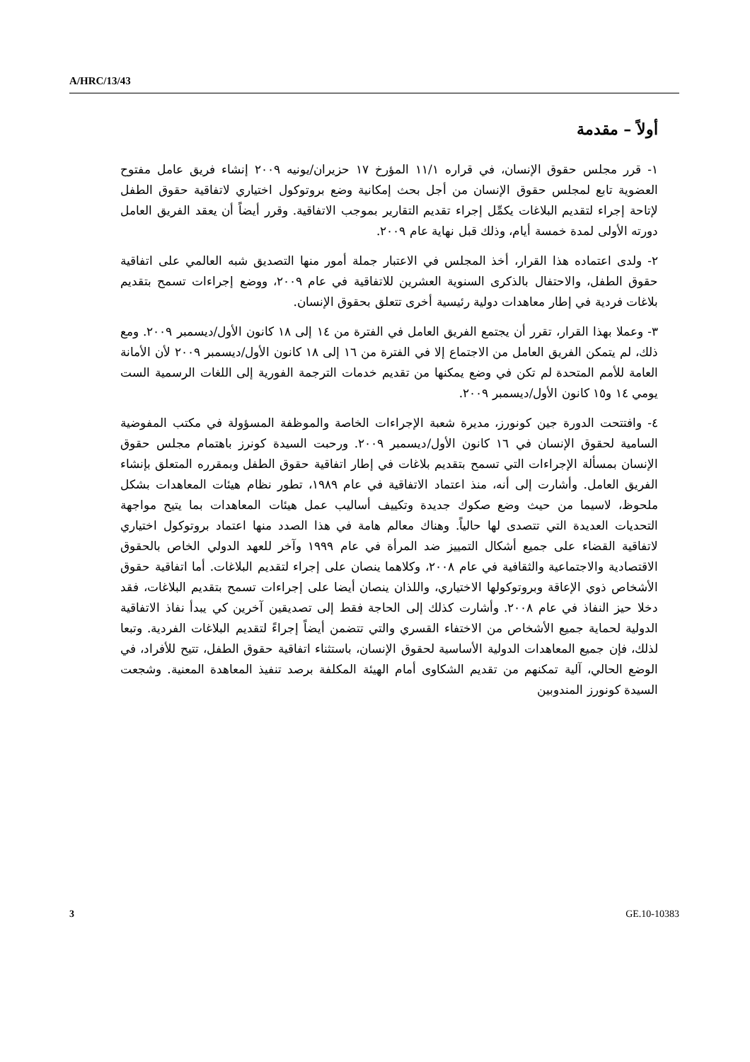A/HRC/13/43
أولاً – مقدمة
١- قرر مجلس حقوق الإنسان، في قراره ١١/١ المؤرخ ١٧ حزيران/يونيه ٢٠٠٩ إنشاء فريق عامل مفتوح العضوية تابع لمجلس حقوق الإنسان من أجل بحث إمكانية وضع بروتوكول اختياري لاتفاقية حقوق الطفل لإتاحة إجراء لتقديم البلاغات يكمِّل إجراء تقديم التقارير بموجب الاتفاقية. وقرر أيضاً أن يعقد الفريق العامل دورته الأولى لمدة خمسة أيام، وذلك قبل نهاية عام ٢٠٠٩.
٢- ولدى اعتماده هذا القرار، أخذ المجلس في الاعتبار جملة أمور منها التصديق شبه العالمي على اتفاقية حقوق الطفل، والاحتفال بالذكرى السنوية العشرين للاتفاقية في عام ٢٠٠٩، ووضع إجراءات تسمح بتقديم بلاغات فردية في إطار معاهدات دولية رئيسية أخرى تتعلق بحقوق الإنسان.
٣- وعملا بهذا القرار، تقرر أن يجتمع الفريق العامل في الفترة من ١٤ إلى ١٨ كانون الأول/ديسمبر ٢٠٠٩. ومع ذلك، لم يتمكن الفريق العامل من الاجتماع إلا في الفترة من ١٦ إلى ١٨ كانون الأول/ديسمبر ٢٠٠٩ لأن الأمانة العامة للأمم المتحدة لم تكن في وضع يمكنها من تقديم خدمات الترجمة الفورية إلى اللغات الرسمية الست يومي ١٤ و١٥ كانون الأول/ديسمبر ٢٠٠٩.
٤- وافتتحت الدورة جين كونورز، مديرة شعبة الإجراءات الخاصة والموظفة المسؤولة في مكتب المفوضية السامية لحقوق الإنسان في ١٦ كانون الأول/ديسمبر ٢٠٠٩. ورحبت السيدة كونرز باهتمام مجلس حقوق الإنسان بمسألة الإجراءات التي تسمح بتقديم بلاغات في إطار اتفاقية حقوق الطفل وبمقرره المتعلق بإنشاء الفريق العامل. وأشارت إلى أنه، منذ اعتماد الاتفاقية في عام ١٩٨٩، تطور نظام هيئات المعاهدات بشكل ملحوظ، لاسيما من حيث وضع صكوك جديدة وتكييف أساليب عمل هيئات المعاهدات بما يتيح مواجهة التحديات العديدة التي تتصدى لها حالياً. وهناك معالم هامة في هذا الصدد منها اعتماد بروتوكول اختياري لاتفاقية القضاء على جميع أشكال التمييز ضد المرأة في عام ١٩٩٩ وآخر للعهد الدولي الخاص بالحقوق الاقتصادية والاجتماعية والثقافية في عام ٢٠٠٨، وكلاهما ينصان على إجراء لتقديم البلاغات. أما اتفاقية حقوق الأشخاص ذوي الإعاقة وبروتوكولها الاختياري، واللذان ينصان أيضا على إجراءات تسمح بتقديم البلاغات، فقد دخلا حيز النفاذ في عام ٢٠٠٨. وأشارت كذلك إلى الحاجة فقط إلى تصديقين آخرين كي يبدأ نفاذ الاتفاقية الدولية لحماية جميع الأشخاص من الاختفاء القسري والتي تتضمن أيضاً إجراءً لتقديم البلاغات الفردية. وتبعا لذلك، فإن جميع المعاهدات الدولية الأساسية لحقوق الإنسان، باستثناء اتفاقية حقوق الطفل، تتيح للأفراد، في الوضع الحالي، آلية تمكنهم من تقديم الشكاوى أمام الهيئة المكلفة برصد تنفيذ المعاهدة المعنية. وشجعت السيدة كونورز المندوبين
3 GE.10-10383